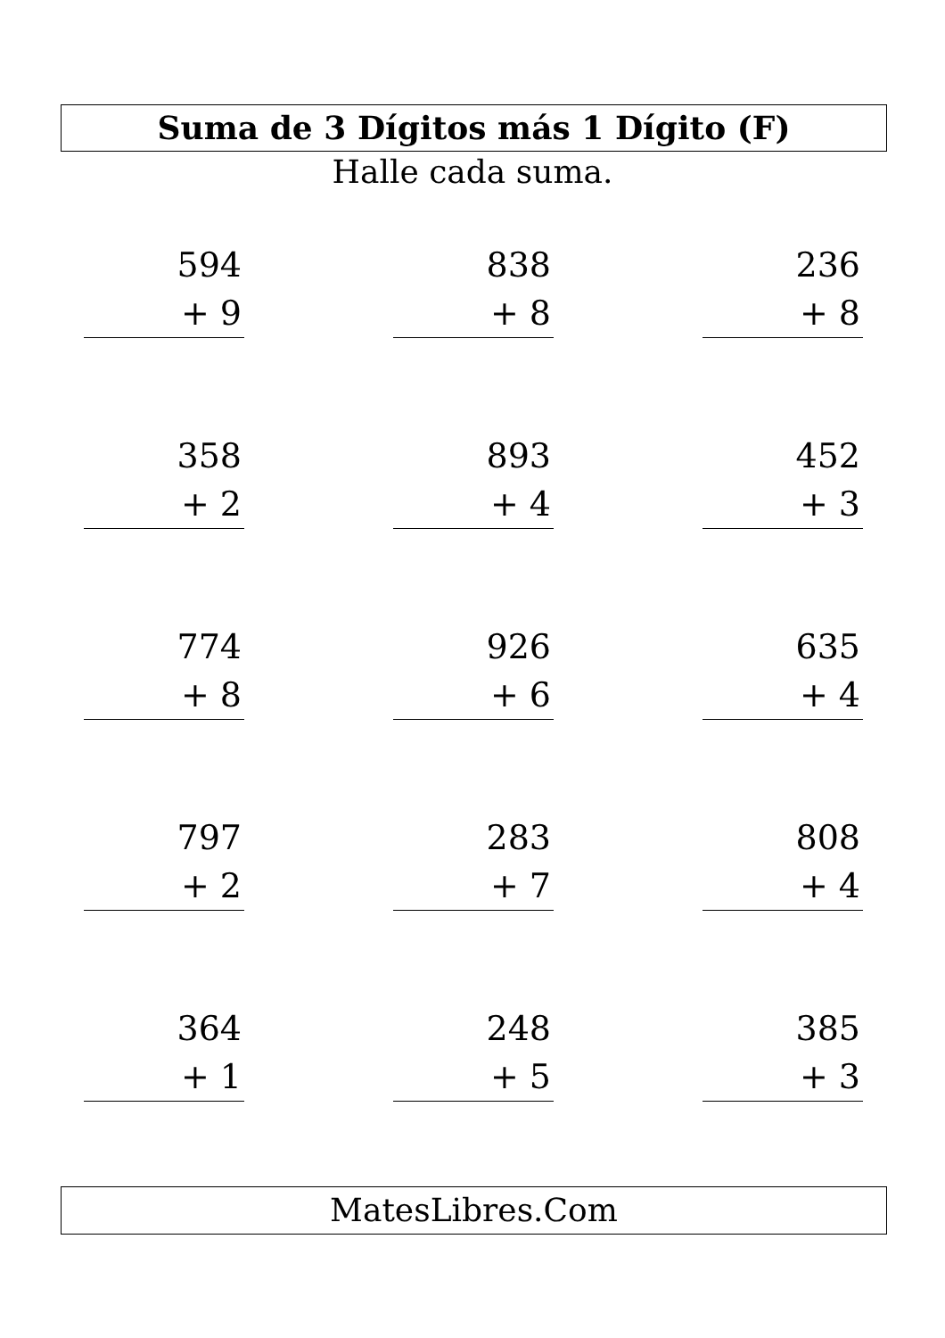Suma de 3 Dígitos más 1 Dígito (F)
Halle cada suma.
594
+ 9
838
+ 8
236
+ 8
358
+ 2
893
+ 4
452
+ 3
774
+ 8
926
+ 6
635
+ 4
797
+ 2
283
+ 7
808
+ 4
364
+ 1
248
+ 5
385
+ 3
MatesLibres.Com